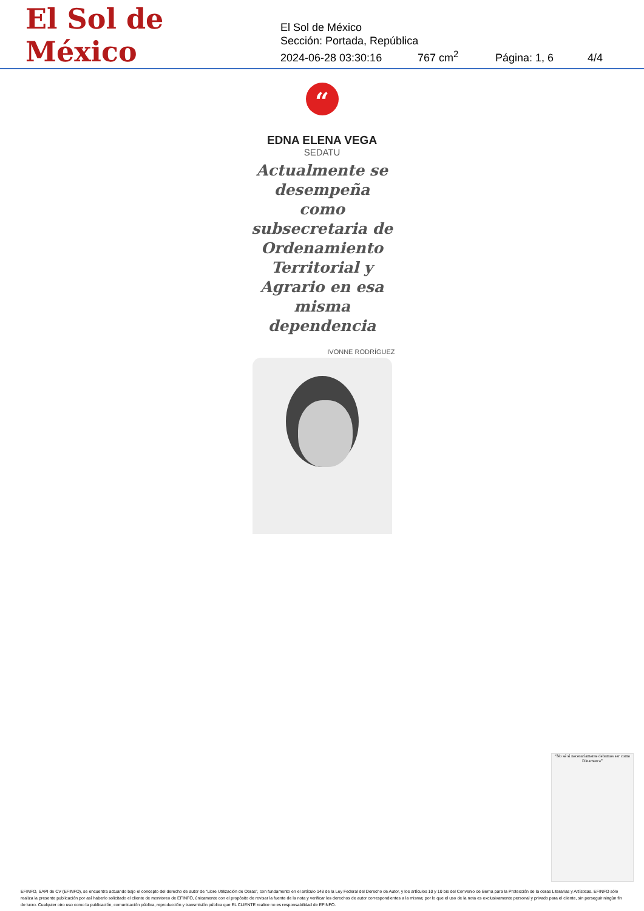El Sol de México
El Sol de México
Sección: Portada, República
2024-06-28 03:30:16 767 cm<sup>2</sup> Página: 1, 6 4/4
“
EDNA ELENA VEGA
SEDATU
Actualmente se desempeña como subsecretaria de Ordenamiento Territorial y Agrario en esa misma dependencia
IVONNE RODRÍGUEZ
“No sé si necesariamente debamos ser como Dinamarca”
EFINFO, SAPI de CV (EFINFO), se encuentra actuando bajo el concepto del derecho de autor de “Libre Utilización de Obras”, con fundamento en el artículo 148 de la Ley Federal del Derecho de Autor, y los artículos 10 y 10 bis del Convenio de Berna para la Protección de la obras Literarias y Artísticas. EFINFO sólo realiza la presente publicación por así haberlo solicitado el cliente de monitoreo de EFINFO, únicamente con el propósito de revisar la fuente de la nota y verificar los derechos de autor correspondientes a la misma; por lo que el uso de la nota es exclusivamente personal y privado para el cliente, sin perseguir ningún fin de lucro. Cualquier otro uso como la publicación, comunicación pública, reproducción y transmisión pública que EL CLIENTE realice no es responsabilidad de EFINFO.